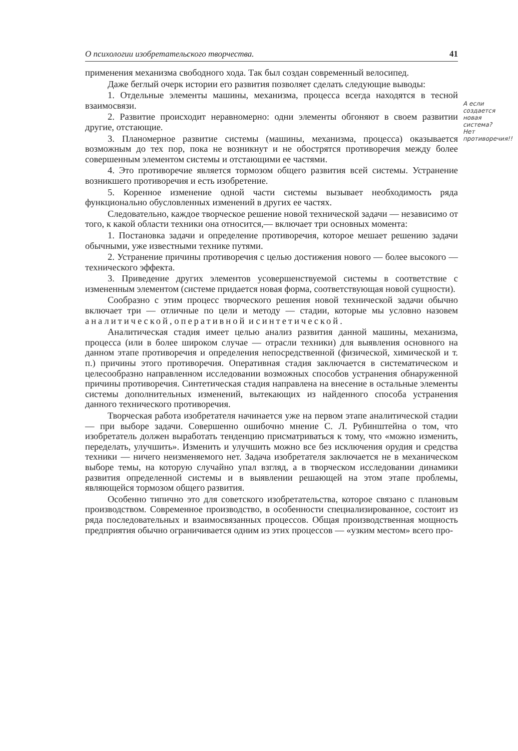О психологии изобретательского творчества. 41
применения механизма свободного хода. Так был создан современный велосипед.
Даже беглый очерк истории его развития позволяет сделать следующие выводы:
1. Отдельные элементы машины, механизма, процесса всегда находятся в тесной взаимосвязи.
2. Развитие происходит неравномерно: одни элементы обгоняют в своем развитии другие, отстающие.
3. Планомерное развитие системы (машины, механизма, процесса) оказывается возможным до тех пор, пока не возникнут и не обострятся противоречия между более совершенным элементом системы и отстающими ее частями.
4. Это противоречие является тормозом общего развития всей системы. Устранение возникшего противоречия и есть изобретение.
5. Коренное изменение одной части системы вызывает необходимость ряда функционально обусловленных изменений в других ее частях.
Следовательно, каждое творческое решение новой технической задачи — независимо от того, к какой области техники она относится,— включает три основных момента:
1. Постановка задачи и определение противоречия, которое мешает решению задачи обычными, уже известными технике путями.
2. Устранение причины противоречия с целью достижения нового — более высокого — технического эффекта.
3. Приведение других элементов усовершенствуемой системы в соответствие с измененным элементом (системе придается новая форма, соответствующая новой сущности).
Сообразно с этим процесс творческого решения новой технической задачи обычно включает три — отличные по цели и методу — стадии, которые мы условно назовем аналитической, оперативной и синтетической.
Аналитическая стадия имеет целью анализ развития данной машины, механизма, процесса (или в более широком случае — отрасли техники) для выявления основного на данном этапе противоречия и определения непосредственной (физической, химической и т. п.) причины этого противоречия. Оперативная стадия заключается в систематическом и целесообразно направленном исследовании возможных способов устранения обнаруженной причины противоречия. Синтетическая стадия направлена на внесение в остальные элементы системы дополнительных изменений, вытекающих из найденного способа устранения данного технического противоречия.
Творческая работа изобретателя начинается уже на первом этапе аналитической стадии — при выборе задачи. Совершенно ошибочно мнение С. Л. Рубинштейна о том, что изобретатель должен выработать тенденцию присматриваться к тому, что «можно изменить, переделать, улучшить». Изменить и улучшить можно все без исключения орудия и средства техники — ничего неизменяемого нет. Задача изобретателя заключается не в механическом выборе темы, на которую случайно упал взгляд, а в творческом исследовании динамики развития определенной системы и в выявлении решающей на этом этапе проблемы, являющейся тормозом общего развития.
Особенно типично это для советского изобретательства, которое связано с плановым производством. Современное производство, в особенности специализированное, состоит из ряда последовательных и взаимосвязанных процессов. Общая производственная мощность предприятия обычно ограничивается одним из этих процессов — «узким местом» всего про-
А если создается новая система? Нет противоречия!!